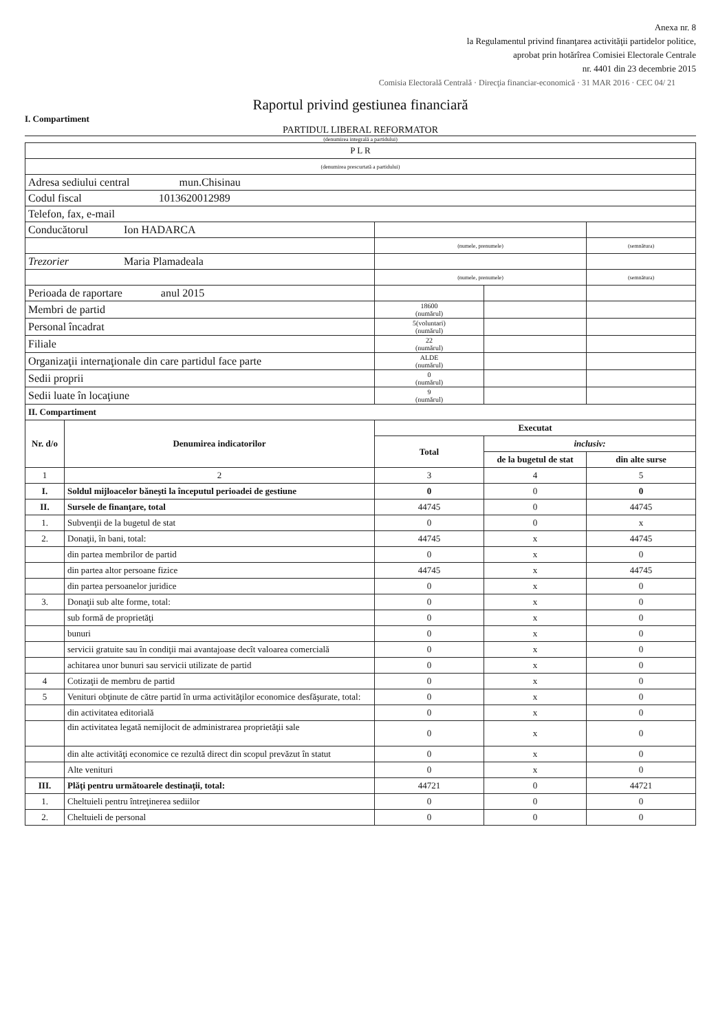Anexa nr. 8
la Regulamentul privind finanţarea activităţii partidelor politice,
aprobat prin hotărîrea Comisiei Electorale Centrale
nr. 4401 din 23 decembrie 2015
Comisia Electorală Centrală · Direcţia financiar-economică · 31 MAR 2016 · CEC 04/ 21
Raportul privind gestiunea financiară
I. Compartiment
PARTIDUL LIBERAL REFORMATOR
(denumirea integrală a partidului)
| P L R | | | | |
| (denumirea prescurtată a partidului) | | | | |
| Adresa sediului central mun.Chisinau | | | | |
| Codul fiscal 1013620012989 | | | | |
| Telefon, fax, e-mail | | | | |
| Conducătorul Ion HADARCA | | | | |
| | | (numele, prenumele) | | (semnătura) |
| Trezorier Maria Plamadeala | | | | |
| | | (numele, prenumele) | | (semnătura) |
| Perioada de raportare anul 2015 | | | | |
| Membri de partid | | 18600 (numărul) | | |
| Personal încadrat | | 5(voluntari) (numărul) | | |
| Filiale | | 22 (numărul) | | |
| Organizaţii internaţionale din care partidul face parte | | ALDE (numărul) | | |
| Sedii proprii | | 0 (numărul) | | |
| Sedii luate în locaţiune | | 9 (numărul) | | |
| II. Compartiment | | | | |
| Nr. d/o | Denumirea indicatorilor | Executat | | |
| | | Total | inclusiv: | |
| | | | de la bugetul de stat | din alte surse |
| 1 | 2 | 3 | 4 | 5 |
| I. | Soldul mijloacelor băneşti la începutul perioadei de gestiune | 0 | 0 | 0 |
| II. | Sursele de finanţare, total | 44745 | 0 | 44745 |
| 1. | Subvenţii de la bugetul de stat | 0 | 0 | x |
| 2. | Donaţii, în bani, total: | 44745 | x | 44745 |
| | din partea membrilor de partid | 0 | x | 0 |
| | din partea altor persoane fizice | 44745 | x | 44745 |
| | din partea persoanelor juridice | 0 | x | 0 |
| 3. | Donaţii sub alte forme, total: | 0 | x | 0 |
| | sub formă de proprietăţi | 0 | x | 0 |
| | bunuri | 0 | x | 0 |
| | servicii gratuite sau în condiţii mai avantajoase decît valoarea comercială | 0 | x | 0 |
| | achitarea unor bunuri sau servicii utilizate de partid | 0 | x | 0 |
| 4 | Cotizaţii de membru de partid | 0 | x | 0 |
| 5 | Venituri obţinute de către partid în urma activităţilor economice desfăşurate, total: | 0 | x | 0 |
| | din activitatea editorială | 0 | x | 0 |
| | din activitatea legată nemijlocit de administrarea proprietăţii sale | 0 | x | 0 |
| | din alte activităţi economice ce rezultă direct din scopul prevăzut în statut | 0 | x | 0 |
| | Alte venituri | 0 | x | 0 |
| III. | Plăţi pentru următoarele destinaţii, total: | 44721 | 0 | 44721 |
| 1. | Cheltuieli pentru întreţinerea sediilor | 0 | 0 | 0 |
| 2. | Cheltuieli de personal | 0 | 0 | 0 |